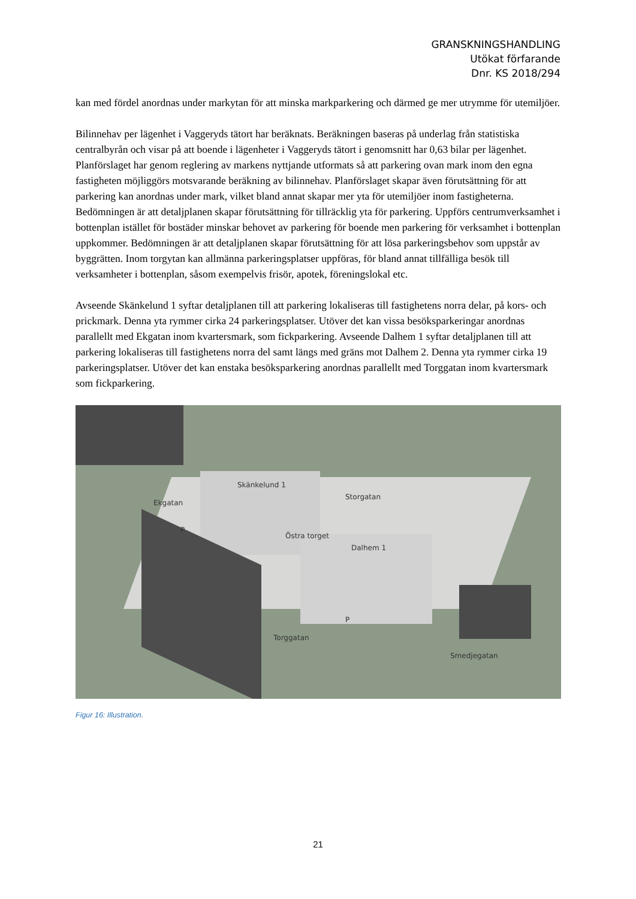GRANSKNINGSHANDLING
Utökat förfarande
Dnr. KS 2018/294
kan med fördel anordnas under markytan för att minska markparkering och därmed ge mer utrymme för utemiljöer.
Bilinnehav per lägenhet i Vaggeryds tätort har beräknats. Beräkningen baseras på underlag från statistiska centralbyrån och visar på att boende i lägenheter i Vaggeryds tätort i genomsnitt har 0,63 bilar per lägenhet. Planförslaget har genom reglering av markens nyttjande utformats så att parkering ovan mark inom den egna fastigheten möjliggörs motsvarande beräkning av bilinnehav. Planförslaget skapar även förutsättning för att parkering kan anordnas under mark, vilket bland annat skapar mer yta för utemiljöer inom fastigheterna. Bedömningen är att detaljplanen skapar förutsättning för tillräcklig yta för parkering. Uppförs centrumverksamhet i bottenplan istället för bostäder minskar behovet av parkering för boende men parkering för verksamhet i bottenplan uppkommer. Bedömningen är att detaljplanen skapar förutsättning för att lösa parkeringsbehov som uppstår av byggrätten. Inom torgytan kan allmänna parkeringsplatser uppföras, för bland annat tillfälliga besök till verksamheter i bottenplan, såsom exempelvis frisör, apotek, föreningslokal etc.
Avseende Skänkelund 1 syftar detaljplanen till att parkering lokaliseras till fastighetens norra delar, på kors- och prickmark. Denna yta rymmer cirka 24 parkeringsplatser. Utöver det kan vissa besöksparkeringar anordnas parallellt med Ekgatan inom kvartersmark, som fickparkering. Avseende Dalhem 1 syftar detaljplanen till att parkering lokaliseras till fastighetens norra del samt längs med gräns mot Dalhem 2. Denna yta rymmer cirka 19 parkeringsplatser. Utöver det kan enstaka besöksparkering anordnas parallellt med Torggatan inom kvartersmark som fickparkering.
Skänkelund 1
Ekgatan
Storgatan
Östra torget
Dalhem 1
P
P
Torggatan
Smedjegatan
Figur 16: Illustration.
21